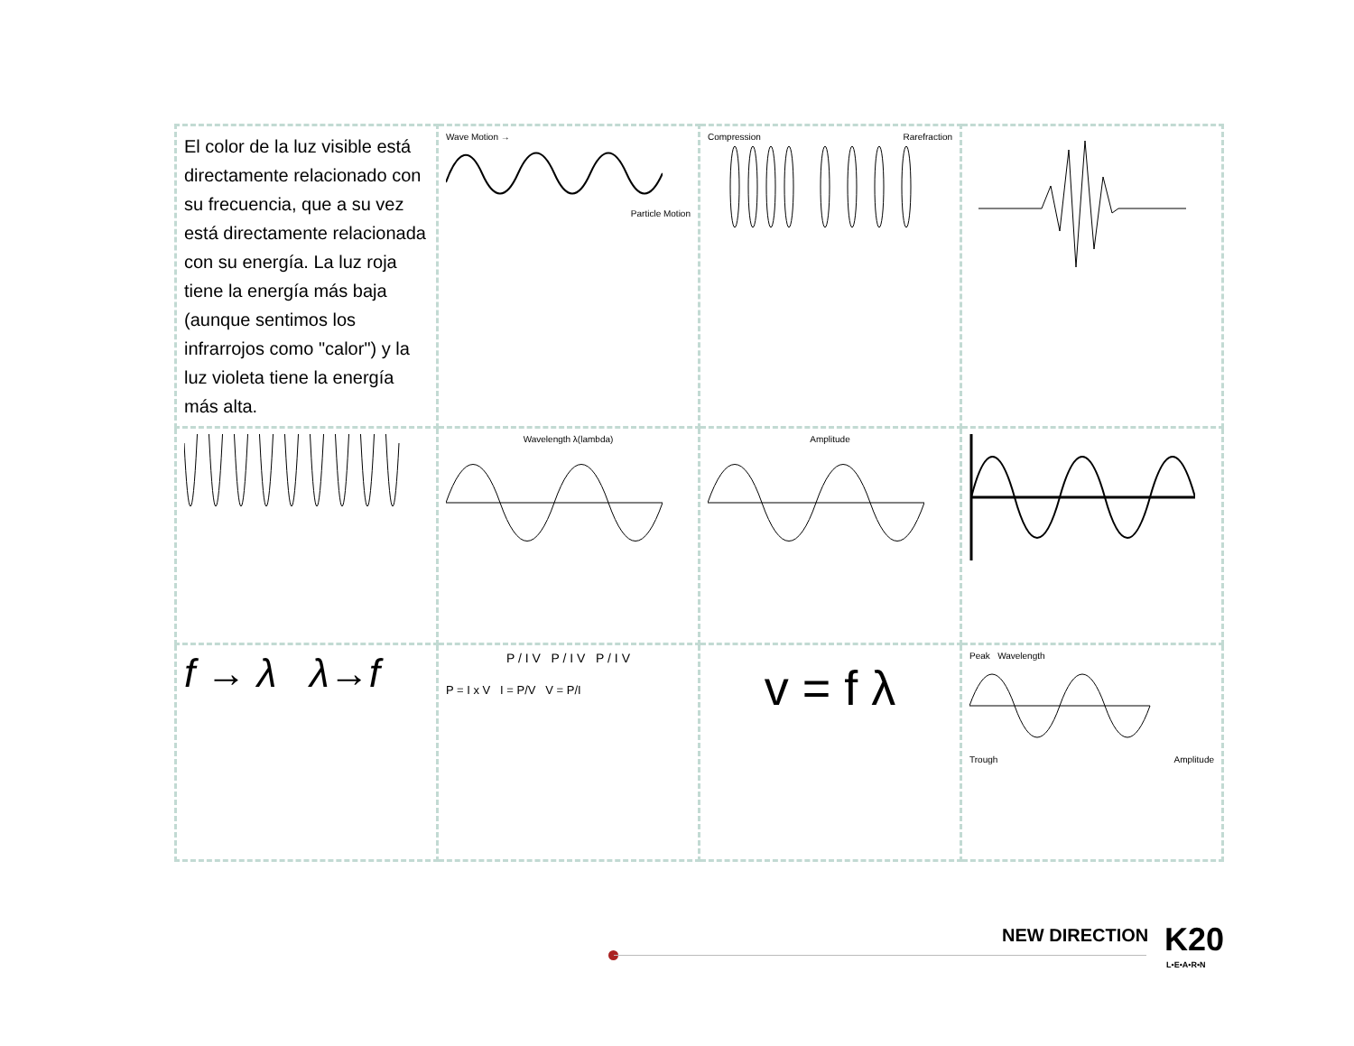| El color de la luz visible está directamente relacionado con su frecuencia, que a su vez está directamente relacionada con su energía. La luz roja tiene la energía más baja (aunque sentimos los infrarrojos como "calor") y la luz violeta tiene la energía más alta. | Wave Motion → Particle Motion | Compression Rarefraction | |
| | Wavelength λ(lambda) | Amplitude | |
| f → λ λ→f | P / I V P / I V P / I V P = I x V I = P/V V = P/I | v = f λ | Peak Wavelength Trough Amplitude |
NEW DIRECTION K20
L•E•A•R•N